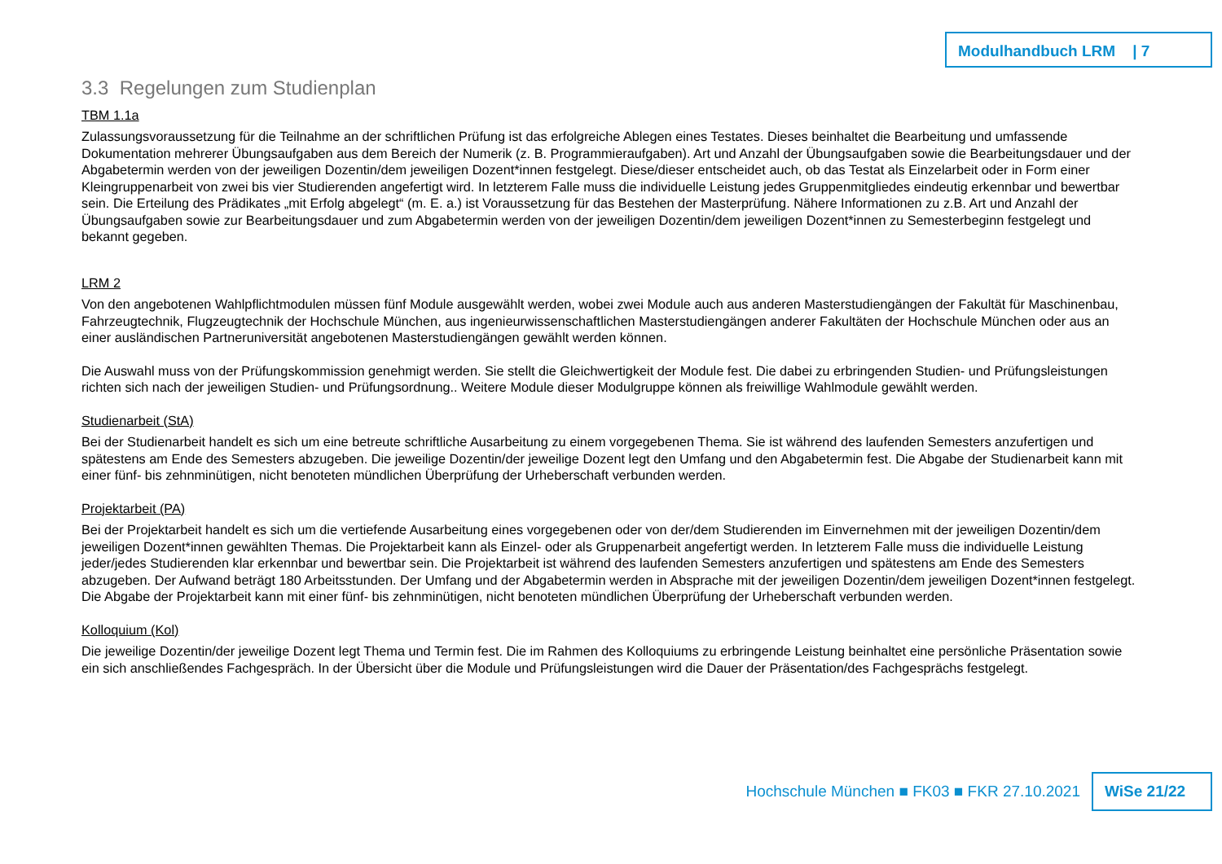Modulhandbuch LRM | 7
3.3 Regelungen zum Studienplan
TBM 1.1a
Zulassungsvoraussetzung für die Teilnahme an der schriftlichen Prüfung ist das erfolgreiche Ablegen eines Testates. Dieses beinhaltet die Bearbeitung und umfassende Dokumentation mehrerer Übungsaufgaben aus dem Bereich der Numerik (z. B. Programmieraufgaben). Art und Anzahl der Übungsaufgaben sowie die Bearbeitungsdauer und der Abgabetermin werden von der jeweiligen Dozentin/dem jeweiligen Dozent*innen festgelegt. Diese/dieser entscheidet auch, ob das Testat als Einzelarbeit oder in Form einer Kleingruppenarbeit von zwei bis vier Studierenden angefertigt wird. In letzterem Falle muss die individuelle Leistung jedes Gruppenmitgliedes eindeutig erkennbar und bewertbar sein. Die Erteilung des Prädikates „mit Erfolg abgelegt“ (m. E. a.) ist Voraussetzung für das Bestehen der Masterprüfung. Nähere Informationen zu z.B. Art und Anzahl der Übungsaufgaben sowie zur Bearbeitungsdauer und zum Abgabetermin werden von der jeweiligen Dozentin/dem jeweiligen Dozent*innen zu Semesterbeginn festgelegt und bekannt gegeben.
LRM 2
Von den angebotenen Wahlpflichtmodulen müssen fünf Module ausgewählt werden, wobei zwei Module auch aus anderen Masterstudiengängen der Fakultät für Maschinenbau, Fahrzeugtechnik, Flugzeugtechnik der Hochschule München, aus ingenieurwissenschaftlichen Masterstudiengängen anderer Fakultäten der Hochschule München oder aus an einer ausländischen Partneruniversität angebotenen Masterstudiengängen gewählt werden können.
Die Auswahl muss von der Prüfungskommission genehmigt werden. Sie stellt die Gleichwertigkeit der Module fest. Die dabei zu erbringenden Studien- und Prüfungsleistungen richten sich nach der jeweiligen Studien- und Prüfungsordnung.. Weitere Module dieser Modulgruppe können als freiwillige Wahlmodule gewählt werden.
Studienarbeit (StA)
Bei der Studienarbeit handelt es sich um eine betreute schriftliche Ausarbeitung zu einem vorgegebenen Thema. Sie ist während des laufenden Semesters anzufertigen und spätestens am Ende des Semesters abzugeben. Die jeweilige Dozentin/der jeweilige Dozent legt den Umfang und den Abgabetermin fest. Die Abgabe der Studienarbeit kann mit einer fünf- bis zehnminütigen, nicht benoteten mündlichen Überprüfung der Urheberschaft verbunden werden.
Projektarbeit (PA)
Bei der Projektarbeit handelt es sich um die vertiefende Ausarbeitung eines vorgegebenen oder von der/dem Studierenden im Einvernehmen mit der jeweiligen Dozentin/dem jeweiligen Dozent*innen gewählten Themas. Die Projektarbeit kann als Einzel- oder als Gruppenarbeit angefertigt werden. In letzterem Falle muss die individuelle Leistung jeder/jedes Studierenden klar erkennbar und bewertbar sein. Die Projektarbeit ist während des laufenden Semesters anzufertigen und spätestens am Ende des Semesters abzugeben. Der Aufwand beträgt 180 Arbeitsstunden. Der Umfang und der Abgabetermin werden in Absprache mit der jeweiligen Dozentin/dem jeweiligen Dozent*innen festgelegt. Die Abgabe der Projektarbeit kann mit einer fünf- bis zehnminütigen, nicht benoteten mündlichen Überprüfung der Urheberschaft verbunden werden.
Kolloquium (Kol)
Die jeweilige Dozentin/der jeweilige Dozent legt Thema und Termin fest. Die im Rahmen des Kolloquiums zu erbringende Leistung beinhaltet eine persönliche Präsentation sowie ein sich anschließendes Fachgespräch. In der Übersicht über die Module und Prüfungsleistungen wird die Dauer der Präsentation/des Fachgesprächs festgelegt.
Hochschule München ■ FK03 ■ FKR 27.10.2021 WiSe 21/22